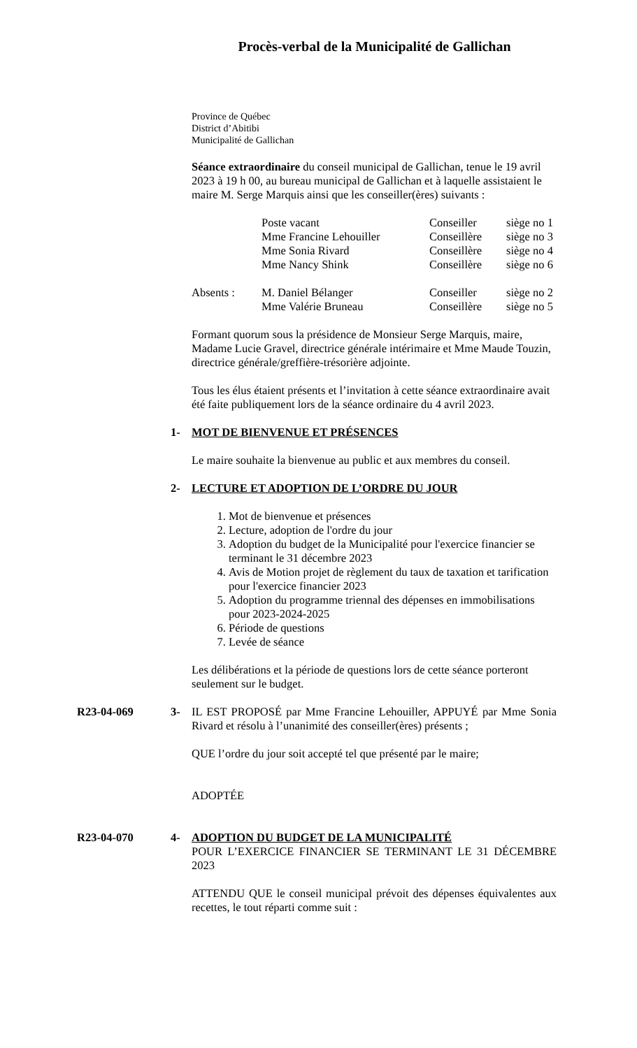Procès-verbal de la Municipalité de Gallichan
Province de Québec
District d’Abitibi
Municipalité de Gallichan
Séance extraordinaire du conseil municipal de Gallichan, tenue le 19 avril 2023 à 19 h 00, au bureau municipal de Gallichan et à laquelle assistaient le maire M. Serge Marquis ainsi que les conseiller(ères) suivants :
Poste vacant Conseiller siège no 1
Mme Francine Lehouiller Conseillère siège no 3
Mme Sonia Rivard Conseillère siège no 4
Mme Nancy Shink Conseillère siège no 6
Absents : M. Daniel Bélanger Conseiller siège no 2
Mme Valérie Bruneau Conseillère siège no 5
Formant quorum sous la présidence de Monsieur Serge Marquis, maire, Madame Lucie Gravel, directrice générale intérimaire et Mme Maude Touzin, directrice générale/greffière-trésorière adjointe.
Tous les élus étaient présents et l’invitation à cette séance extraordinaire avait été faite publiquement lors de la séance ordinaire du 4 avril 2023.
1- MOT DE BIENVENUE ET PRÉSENCES
Le maire souhaite la bienvenue au public et aux membres du conseil.
2- LECTURE ET ADOPTION DE L’ORDRE DU JOUR
1. Mot de bienvenue et présences
2. Lecture, adoption de l'ordre du jour
3. Adoption du budget de la Municipalité pour l'exercice financier se terminant le 31 décembre 2023
4. Avis de Motion projet de règlement du taux de taxation et tarification pour l'exercice financier 2023
5. Adoption du programme triennal des dépenses en immobilisations pour 2023-2024-2025
6. Période de questions
7. Levée de séance
Les délibérations et la période de questions lors de cette séance porteront seulement sur le budget.
R23-04-069 3- IL EST PROPOSÉ par Mme Francine Lehouiller, APPUYÉ par Mme Sonia Rivard et résolu à l’unanimité des conseiller(ères) présents ;
QUE l’ordre du jour soit accepté tel que présenté par le maire;
ADOPTÉE
R23-04-070 4- ADOPTION DU BUDGET DE LA MUNICIPALITÉ
POUR L’EXERCICE FINANCIER SE TERMINANT LE 31 DÉCEMBRE 2023
ATTENDU QUE le conseil municipal prévoit des dépenses équivalentes aux recettes, le tout réparti comme suit :